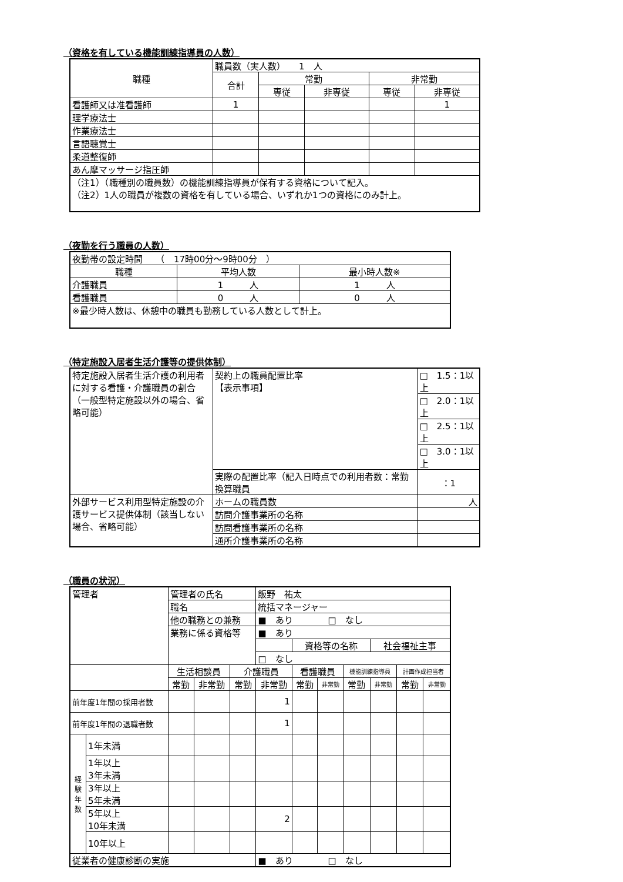（資格を有している機能訓練指導員の人数）
| 職種 | 職員数（実人数） 1 人 | | | | |
| | 合計 | 常勤 | | 非常勤 | |
| | | 専従 | 非専従 | 専従 | 非専従 |
| 看護師又は准看護師 | 1 | | | | 1 |
| 理学療法士 | | | | | |
| 作業療法士 | | | | | |
| 言語聴覚士 | | | | | |
| 柔道整復師 | | | | | |
| あん摩マッサージ指圧師 | | | | | |
| （注1）（職種別の職員数）の機能訓練指導員が保有する資格について記入。 （注2）1人の職員が複数の資格を有している場合、いずれか1つの資格にのみ計上。 | | | | | |
（夜勤を行う職員の人数）
| 夜勤帯の設定時間 （ 17時00分～9時00分 ） | | |
| 職種 | 平均人数 | 最小時人数※ |
| 介護職員 | 1 人 | 1 人 |
| 看護職員 | 0 人 | 0 人 |
| ※最少時人数は、休憩中の職員も勤務している人数として計上。 | | |
（特定施設入居者生活介護等の提供体制）
| 特定施設入居者生活介護の利用者に対する看護・介護職員の割合 （一般型特定施設以外の場合、省略可能） | 契約上の職員配置比率 【表示事項】 | | □ 1.5：1以上 |
| | | | □ 2.0：1以上 |
| | | | □ 2.5：1以上 |
| | | | □ 3.0：1以上 |
| | 実際の配置比率（記入日時点での利用者数：常勤換算職員 | | ：1 |
| 外部サービス利用型特定施設の介護サービス提供体制（該当しない場合、省略可能） | ホームの職員数 | 人 | |
| | 訪問介護事業所の名称 | | |
| | 訪問看護事業所の名称 | | |
| | 通所介護事業所の名称 | | |
（職員の状況）
| 管理者 | | 管理者の氏名 | | | 飯野 祐太 | | | | | | |
| | | 職名 | | | 統括マネージャー | | | | | | |
| | | 他の職務との兼務 | | | ■ あり □ なし | | | | | | |
| | | 業務に係る資格等 | | | ■ あり | | | | | | |
| | | | | | | 資格等の名称 | | | 社会福祉主事 | | |
| | | | | | □ なし | | | | | | |
| | | 生活相談員 | | 介護職員 | | 看護職員 | | 機能訓練指導員 | | 計画作成担当者 | |
| | | 常勤 | 非常勤 | 常勤 | 非常勤 | 常勤 | 非常勤 | 常勤 | 非常勤 | 常勤 | 非常勤 |
| 前年度1年間の採用者数 | | | | | 1 | | | | | | |
| 前年度1年間の退職者数 | | | | | 1 | | | | | | |
| 経 験 年 数 | 1年未満 | | | | | | | | | | |
| | 1年以上 3年未満 | | | | | | | | | | |
| | 3年以上 5年未満 | | | | | | | | | | |
| | 5年以上 10年未満 | | | | 2 | | | | | | |
| | 10年以上 | | | | | | | | | | |
| 従業者の健康診断の実施 | | | | | ■ あり □ なし | | | | | | |